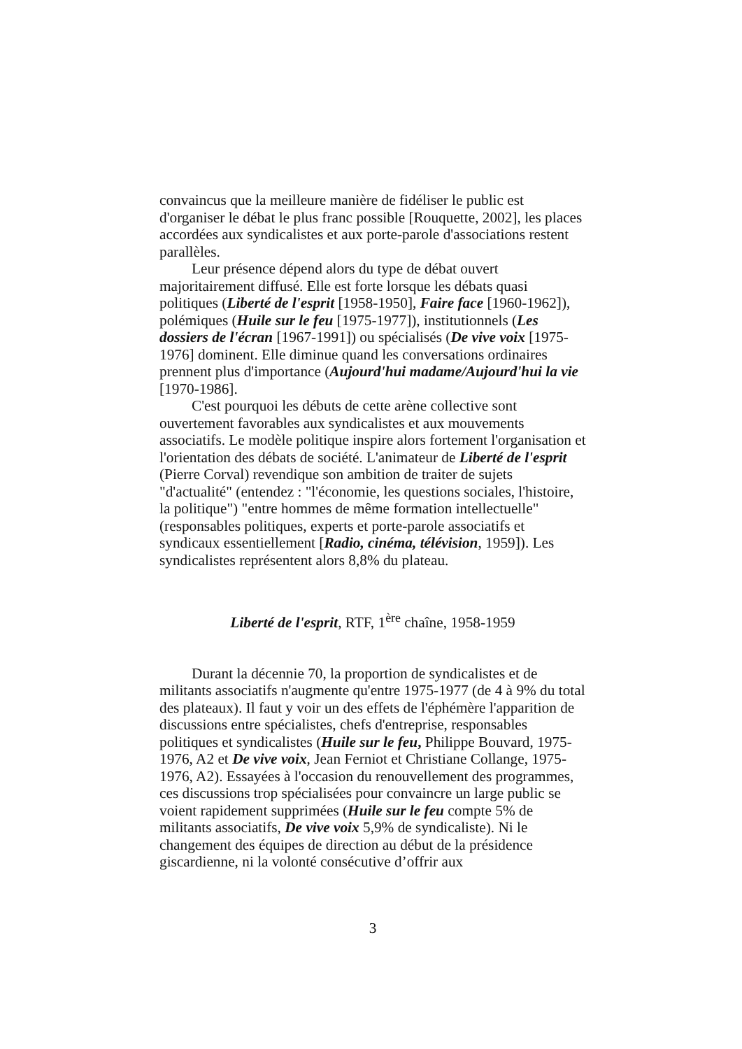convaincus que la meilleure manière de fidéliser le public est d'organiser le débat le plus franc possible [Rouquette, 2002], les places accordées aux syndicalistes et aux porte-parole d'associations restent parallèles.
Leur présence dépend alors du type de débat ouvert majoritairement diffusé. Elle est forte lorsque les débats quasi politiques (Liberté de l'esprit [1958-1950], Faire face [1960-1962]), polémiques (Huile sur le feu [1975-1977]), institutionnels (Les dossiers de l'écran [1967-1991]) ou spécialisés (De vive voix [1975-1976] dominent. Elle diminue quand les conversations ordinaires prennent plus d'importance (Aujourd'hui madame/Aujourd'hui la vie [1970-1986].
C'est pourquoi les débuts de cette arène collective sont ouvertement favorables aux syndicalistes et aux mouvements associatifs. Le modèle politique inspire alors fortement l'organisation et l'orientation des débats de société. L'animateur de Liberté de l'esprit (Pierre Corval) revendique son ambition de traiter de sujets "d'actualité" (entendez : "l'économie, les questions sociales, l'histoire, la politique") "entre hommes de même formation intellectuelle" (responsables politiques, experts et porte-parole associatifs et syndicaux essentiellement [Radio, cinéma, télévision, 1959]). Les syndicalistes représentent alors 8,8% du plateau.
Liberté de l'esprit, RTF, 1<sup>ère</sup> chaîne, 1958-1959
Durant la décennie 70, la proportion de syndicalistes et de militants associatifs n'augmente qu'entre 1975-1977 (de 4 à 9% du total des plateaux). Il faut y voir un des effets de l'éphémère l'apparition de discussions entre spécialistes, chefs d'entreprise, responsables politiques et syndicalistes (Huile sur le feu, Philippe Bouvard, 1975-1976, A2 et De vive voix, Jean Ferniot et Christiane Collange, 1975-1976, A2). Essayées à l'occasion du renouvellement des programmes, ces discussions trop spécialisées pour convaincre un large public se voient rapidement supprimées (Huile sur le feu compte 5% de militants associatifs, De vive voix 5,9% de syndicaliste). Ni le changement des équipes de direction au début de la présidence giscardienne, ni la volonté consécutive d’offrir aux
3